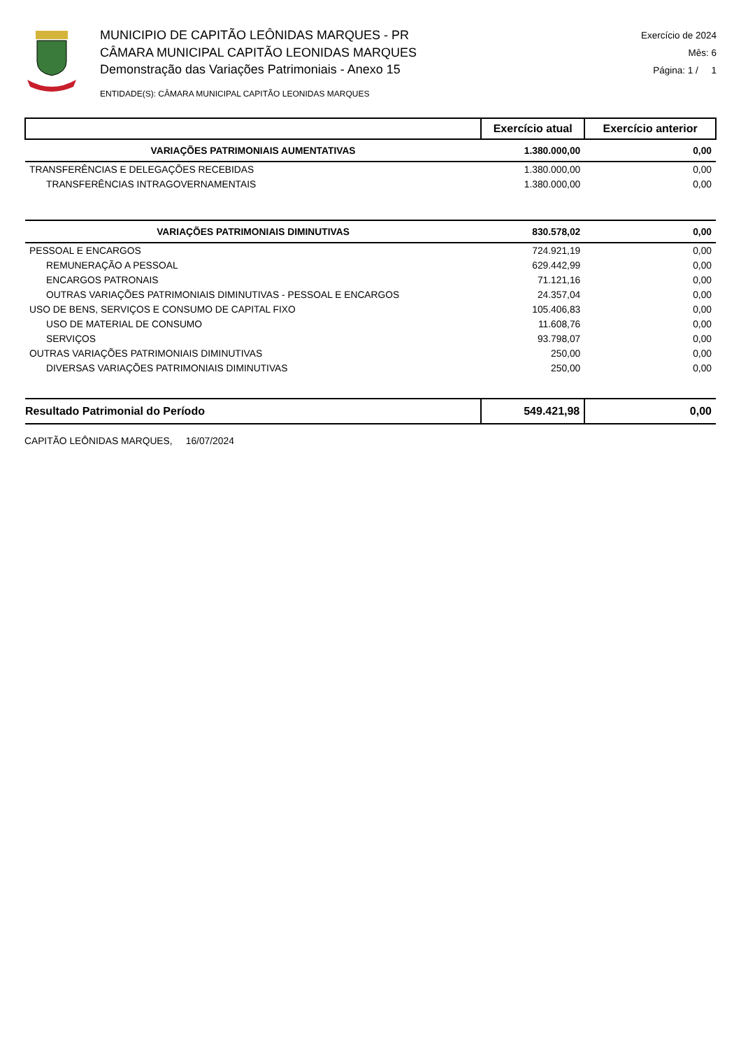MUNICIPIO DE CAPITÃO LEÔNIDAS MARQUES - PR
CÂMARA MUNICIPAL CAPITÃO LEONIDAS MARQUES
Demonstração das Variações Patrimoniais - Anexo 15
ENTIDADE(S): CÂMARA MUNICIPAL CAPITÃO LEONIDAS MARQUES
Exercício de 2024
Mês: 6
Página: 1 / 1
| | Exercício atual | Exercício anterior |
| --- | --- | --- |
| VARIAÇÕES PATRIMONIAIS AUMENTATIVAS | 1.380.000,00 | 0,00 |
| TRANSFERÊNCIAS E DELEGAÇÕES RECEBIDAS | 1.380.000,00 | 0,00 |
| TRANSFERÊNCIAS INTRAGOVERNAMENTAIS | 1.380.000,00 | 0,00 |
| VARIAÇÕES PATRIMONIAIS DIMINUTIVAS | 830.578,02 | 0,00 |
| PESSOAL E ENCARGOS | 724.921,19 | 0,00 |
| REMUNERAÇÃO A PESSOAL | 629.442,99 | 0,00 |
| ENCARGOS PATRONAIS | 71.121,16 | 0,00 |
| OUTRAS VARIAÇÕES PATRIMONIAIS DIMINUTIVAS - PESSOAL E ENCARGOS | 24.357,04 | 0,00 |
| USO DE BENS, SERVIÇOS E CONSUMO DE CAPITAL FIXO | 105.406,83 | 0,00 |
| USO DE MATERIAL DE CONSUMO | 11.608,76 | 0,00 |
| SERVIÇOS | 93.798,07 | 0,00 |
| OUTRAS VARIAÇÕES PATRIMONIAIS DIMINUTIVAS | 250,00 | 0,00 |
| DIVERSAS VARIAÇÕES PATRIMONIAIS DIMINUTIVAS | 250,00 | 0,00 |
| Resultado Patrimonial do Período | 549.421,98 | 0,00 |
CAPITÃO LEÔNIDAS MARQUES, 16/07/2024